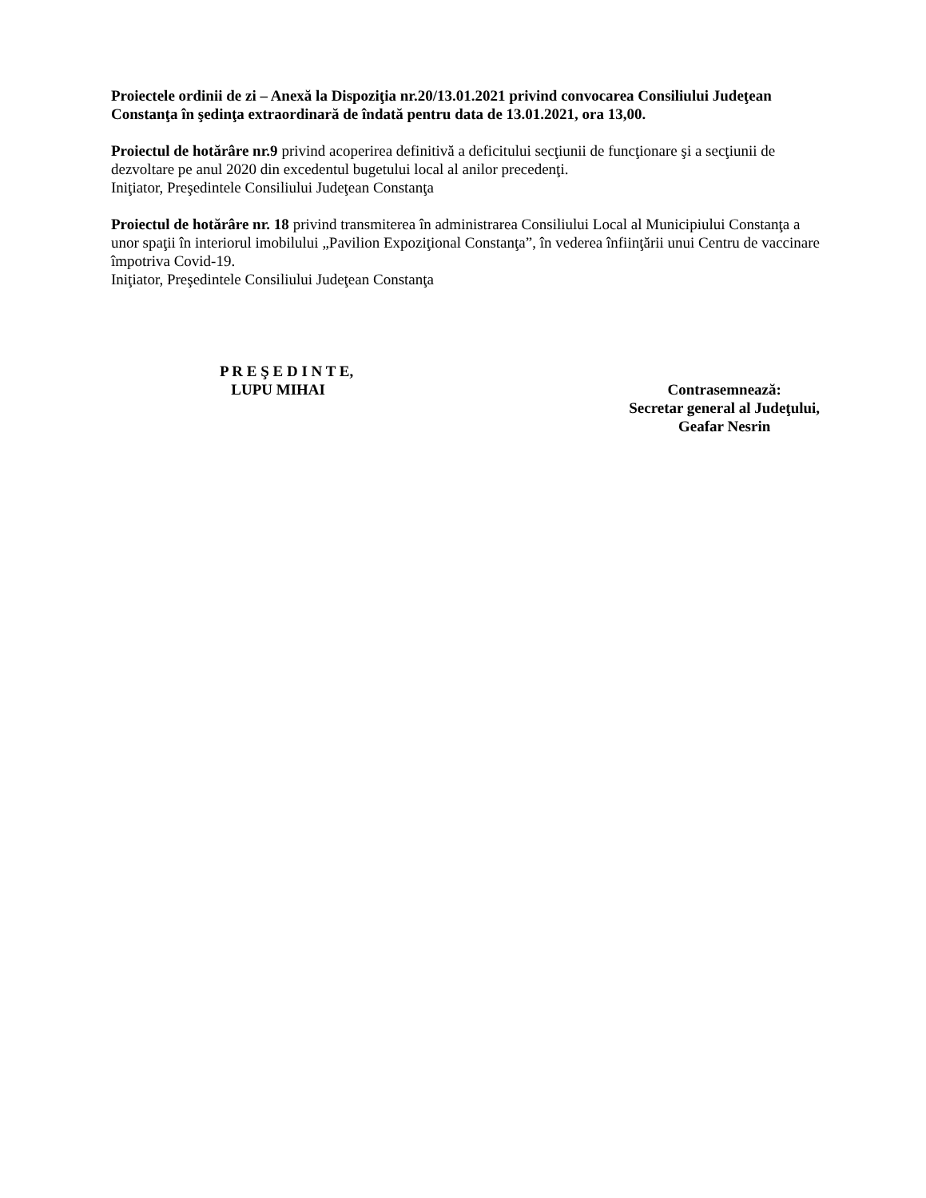Proiectele ordinii de zi – Anexă la Dispoziţia nr.20/13.01.2021 privind convocarea Consiliului Judeţean Constanţa în şedinţa extraordinară de îndată pentru data de 13.01.2021, ora 13,00.
Proiectul de hotărâre nr.9 privind acoperirea definitivă a deficitului secţiunii de funcţionare şi a secţiunii de dezvoltare pe anul 2020 din excedentul bugetului local al anilor precedenţi.
Iniţiator, Preşedintele Consiliului Judeţean Constanţa
Proiectul de hotărâre nr. 18 privind transmiterea în administrarea Consiliului Local al Municipiului Constanţa a unor spaţii în interiorul imobilului „Pavilion Expoziţional Constanţa”, în vederea înfiinţării unui Centru de vaccinare împotriva Covid-19.
Iniţiator, Preşedintele Consiliului Judeţean Constanţa
P R E Ş E D I N T E,
LUPU MIHAI
Contrasemnează:
Secretar general al Judeţului,
Geafar Nesrin